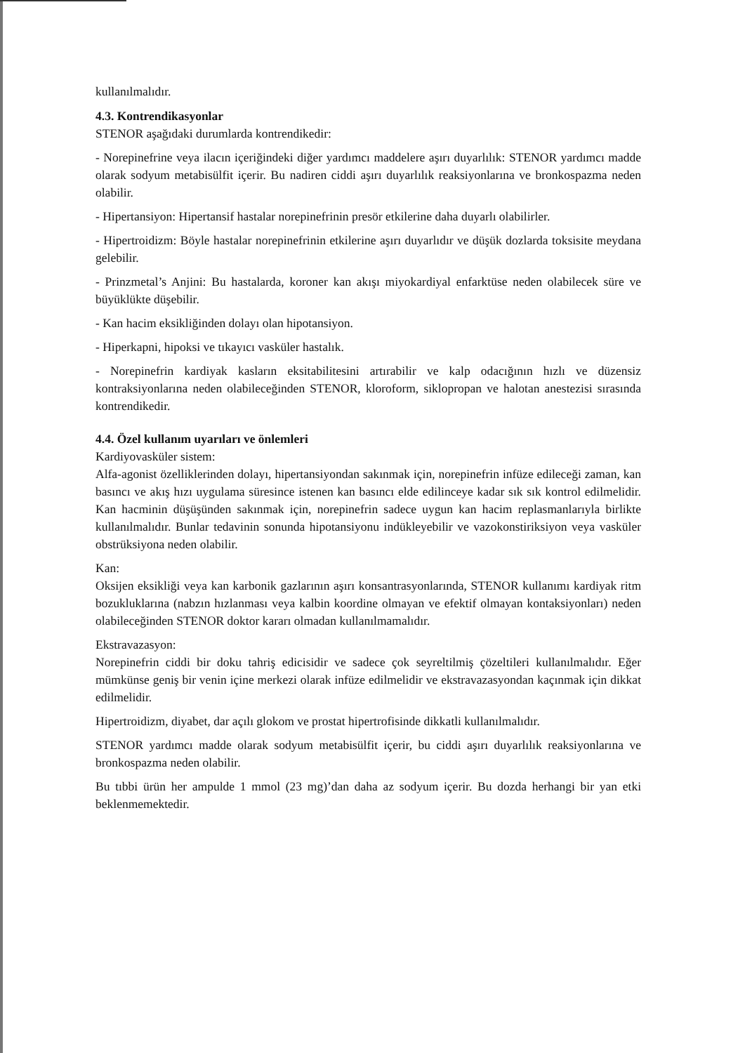kullanılmalıdır.
4.3. Kontrendikasyonlar
STENOR aşağıdaki durumlarda kontrendikedir:
- Norepinefrine veya ilacın içeriğindeki diğer yardımcı maddelere aşırı duyarlılık: STENOR yardımcı madde olarak sodyum metabisülfit içerir. Bu nadiren ciddi aşırı duyarlılık reaksiyonlarına ve bronkospazma neden olabilir.
- Hipertansiyon: Hipertansif hastalar norepinefrinin presör etkilerine daha duyarlı olabilirler.
- Hipertroidizm: Böyle hastalar norepinefrinin etkilerine aşırı duyarlıdır ve düşük dozlarda toksisite meydana gelebilir.
- Prinzmetal’s Anjini: Bu hastalarda, koroner kan akışı miyokardiyal enfarktüse neden olabilecek süre ve büyüklükte düşebilir.
- Kan hacim eksikliğinden dolayı olan hipotansiyon.
- Hiperkapni, hipoksi ve tıkayıcı vasküler hastalık.
- Norepinefrin kardiyak kasların eksitabilitesini artırabilir ve kalp odacığının hızlı ve düzensiz kontraksiyonlarına neden olabileceğinden STENOR, kloroform, siklopropan ve halotan anestezisi sırasında kontrendikedir.
4.4. Özel kullanım uyarıları ve önlemleri
Kardiyovasküler sistem:
Alfa-agonist özelliklerinden dolayı, hipertansiyondan sakınmak için, norepinefrin infüze edileceği zaman, kan basıncı ve akış hızı uygulama süresince istenen kan basıncı elde edilinceye kadar sık sık kontrol edilmelidir. Kan hacminin düşüşünden sakınmak için, norepinefrin sadece uygun kan hacim replasmanlarıyla birlikte kullanılmalıdır. Bunlar tedavinin sonunda hipotansiyonu indükleyebilir ve vazokonstiriksiyon veya vasküler obstrüksiyona neden olabilir.
Kan:
Oksijen eksikliği veya kan karbonik gazlarının aşırı konsantrasyonlarında, STENOR kullanımı kardiyak ritm bozukluklarına (nabzın hızlanması veya kalbin koordine olmayan ve efektif olmayan kontaksiyonları) neden olabileceğinden STENOR doktor kararı olmadan kullanılmamalıdır.
Ekstravazasyon:
Norepinefrin ciddi bir doku tahriş edicisidir ve sadece çok seyreltilmiş çözeltileri kullanılmalıdır. Eğer mümkünse geniş bir venin içine merkezi olarak infüze edilmelidir ve ekstravazasyondan kaçınmak için dikkat edilmelidir.
Hipertroidizm, diyabet, dar açılı glokom ve prostat hipertrofisinde dikkatli kullanılmalıdır.
STENOR yardımcı madde olarak sodyum metabisülfit içerir, bu ciddi aşırı duyarlılık reaksiyonlarına ve bronkospazma neden olabilir.
Bu tıbbi ürün her ampulde 1 mmol (23 mg)’dan daha az sodyum içerir. Bu dozda herhangi bir yan etki beklenmemektedir.